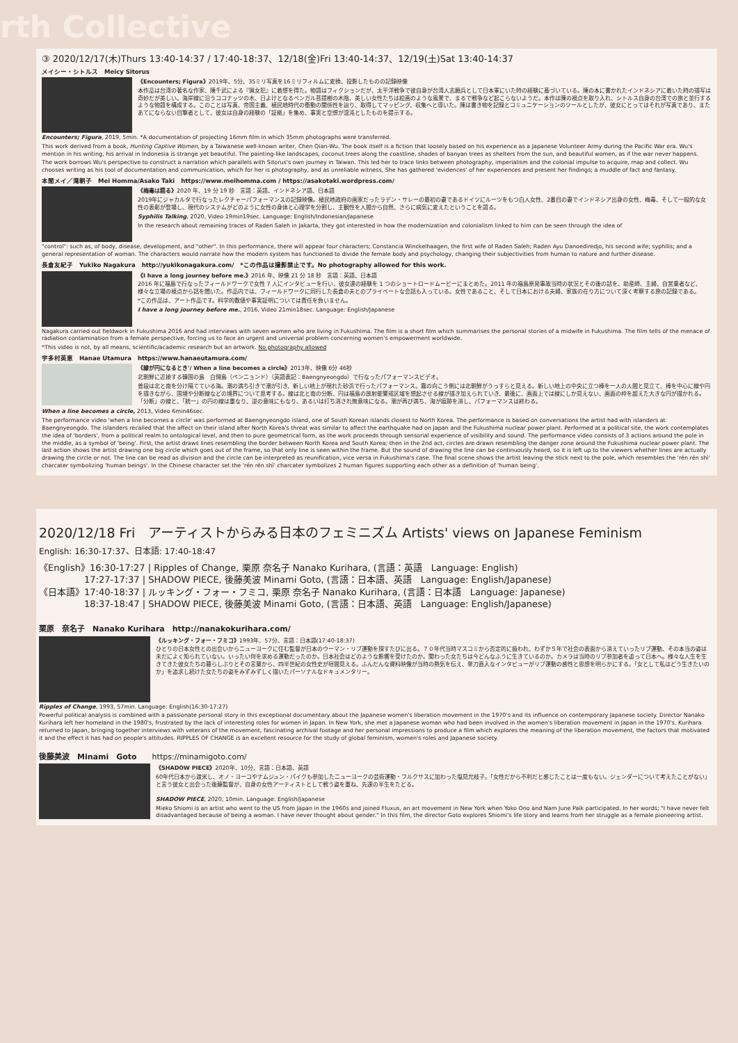rth Collective
③ 2020/12/17(木)Thurs 13:40-14:37 / 17:40-18:37、12/18(金)Fri 13:40-14:37、12/19(土)Sat 13:40-14:37
メイシー・シトルス　Meicy Sitorus
《Encounters; Figura》2019年、5分、35ミリ写真を16ミリフィルムに変換、投影したものの記録映像
本作品は台湾の著名な作家、陳千武による『猟女犯』に着想を得た。物語はフィクションだが、太平洋戦争で彼自身が台湾人志願兵として日本軍にいた時の経験に基づいている。陳の本に書かれたインドネシアに着いた時の描写は奇妙だが美しい。海岸線に沿うココナッツの木、日よけとなるベンガル菩提樹の木陰、美しい女性たちは絵画のような風景で、まるで戦争など起こらないようだ。本作は陳の視点を取り入れ、シトルス自身の台湾での旅と並行するような物語を構成する。このことは写真、帝国主義、植民地時代の衝動の関係性を辿り、取得してマッピング、収集へと導いた。陳は書き物を記録とコミュニケーションのツールとしたが、彼女にとってはそれが写真であり、またあてにならない目撃者として、彼女は自身の経験の「証拠」を集め、事実と空想が混沌としたものを提示する。
Encounters; Figura, 2019, 5min. *A documentation of projecting 16mm film in which 35mm photographs were transferred.
This work derived from a book, Hunting Captive Women, by a Taiwanese well-known writer, Chen Qian-Wu. The book itself is a fiction that loosely based on his experience as a Japanese Volunteer Army during the Pacific War era. Wu's mention in his writing, his arrival in Indonesia is strange yet beautiful. The painting-like landscapes, coconut trees along the coastline, shades of banyan trees as shelters from the sun, and beautiful women, as if the war never happens.
The work borrows Wu's perspective to construct a narration which parallels with Sitorus's own journey in Taiwan. This led her to trace links between photography, imperialism and the colonial impulse to acquire, map and collect. Wu chooses writing as his tool of documentation and communication, which for her is photography, and as unreliable witness, She has gathered 'evidences' of her experiences and present her findings; a muddle of fact and fantasy.
本間メイ／滝朝子　Mei Homma/Asako Taki　https://www.meihomma.com / https://asakotaki.wordpress.com/
《梅毒は語る》2020 年、19 分 19 秒　言語：英語、インドネシア語、日本語
2019年にジャカルタで行なったレクチャーパフォーマンスの記録映像。植民地政府の画家だったラデン・サレーの最初の妻であるドイツにルーツをもつ白人女性、2番目の妻でインドネシア出身の女性、梅毒、そして一般的な女性の表彰が登場し、現代のシステムがどのように女性の身体と心理学を分割し、主観性を人間から自然、さらに病気に変えたということを語る。
Syphilis Talking, 2020, Video 19min19sec. Language: English/Indonesian/Japanese
In the research about remaining traces of Raden Saleh in Jakarta, they got interested in how the modernization and colonialism linked to him can be seen through the idea of
"control": such as, of body, disease, development, and "other". In this performance, there will appear four characters; Constancia Winckelhaagen, the first wife of Raden Saleh; Raden Ayu Danoediredjo, his second wife; syphilis; and a general representation of woman. The characters would narrate how the modern system has functioned to divide the female body and psychology, changing their subjectivities from human to nature and further disease.
長倉友紀子　Yukiko Nagakura　http://yukikonagakura.com/　*この作品は撮影禁止です。No photography allowed for this work.
《I have a long journey before me.》2016 年、映像 21 分 18 秒　言語：英語、日本語
2016 年に福島で行なったフィールドワークで女性 7 人にインタビューを行い、彼女達の経験を 1 つのショートロードムービーにまとめた。2011 年の福島原発事故当時の状況とその後の話を、助産師、主婦、自営業者など、様々な立場の視点から話を聞いた。作品内では、フィールドワークに同行した長倉の夫とのプライベートな会話も入っている。女性であること、そして日本における夫婦、家族の在り方について深く考察する旅の記録である。
*この作品は、アート作品です。科学的数値や事実証明については責任を負いません。
I have a long journey before me., 2016, Video 21min18sec. Language: English/Japanese
Nagakura carried out fieldwork in Fukushima 2016 and had interviews with seven women who are living in Fukushima. The film is a short film which summarises the personal stories of a midwife in Fukushima. The film tells of the menace of radiation contamination from a female perspective, forcing us to face an urgent and universal problem concerning women's empowerment worldwide.
*This video is not, by all means, scientific/academic research but an artwork. No photography allowed
宇多村英恵　Hanae Utamura　https://www.hanaeutamura.com/
《線が円になるとき'/ When a line becomes a circle》2013年、映像 6分 46秒
北朝鮮に近接する韓国の島　白翎島（ペンニョンド）（英語表記：Baengnyeongdo）で行なったパフォーマンスビデオ。
普段は北と南を分け隔てている海。潮の満ち引きで潮が引き、新しい地上が現れた砂浜で行ったパフォーマンス。霧の向こう側には北朝鮮がうっすらと見える。新しい地上の中央に立つ棒を一人の人間と見立て、棒を中心に線や円を描きながら、国境や分断線などの境界について思考する。線は北と南の分断、円は福島の放射能警戒区域を想起させる線が描き加えられていき、最後に、画面上では線にしか見えない、画面の枠を超えた大きな円が描かれる。「分断」の線と、「統一」の円の線は重なり、逆の意味にもなり、あるいは打ち消され無意味になる。潮が再び満ち、海が痕跡を消し、パフォーマンスは終わる。
When a line becomes a circle, 2013, Video 6min46sec.
The performance video 'when a line becomes a circle' was performed at Baengnyeongdo island, one of South Korean islands closest to North Korea. The performance is based on conversations the artist had with islanders at Baengnyeongdo. The islanders recalled that the affect on their island after North Korea's threat was similar to affect the earthquake had on Japan and the Fukushima nuclear power plant. Performed at a political site, the work contemplates the idea of 'borders', from a political realm to ontological level, and then to pure geometrical form, as the work proceeds through sensorial experience of visibility and sound. The performance video consists of 3 actions around the pole in the middle, as a symbol of 'being'. First, the artist draws lines resembling the border between North Korea and South Korea; then in the 2nd act, circles are drawn resembling the danger zone around the Fukushima nuclear power plant. The last action shows the artist drawing one big circle which goes out of the frame, so that only line is seen within the frame. But the sound of drawing the line can be continuously heard, so it is left up to the viewers whether lines are actually drawing the circle or not. The line can be read as division and the circle can be interpreted as reunification, vice versa in Fukushima's case. The final scene shows the artist leaving the stick next to the pole, which resembles the 'rén rén shì' charcater symbolizing 'human beings'. In the Chinese character set the 'rén rén shì' charcater symbolizes 2 human figures supporting each other as a definition of 'human being'.
2020/12/18 Fri　アーティストからみる日本のフェミニズム Artists' views on Japanese Feminism
English: 16:30-17:37、日本語: 17:40-18:47
《English》16:30-17:27 | Ripples of Change, 栗原 奈名子 Nanako Kurihara, (言語：英語　Language: English)
　　　　　17:27-17:37 | SHADOW PIECE, 後藤美波 Minami Goto, (言語：日本語、英語　Language: English/Japanese)
《日本語》17:40-18:37 | ルッキング・フォー・フミコ, 栗原 奈名子 Nanako Kurihara, (言語：日本語　Language: Japanese)
　　　　　18:37-18:47 | SHADOW PIECE, 後藤美波 Minami Goto, (言語：日本語、英語　Language: English/Japanese)
栗原　奈名子　Nanako Kurihara　http://nanakokurihara.com/
《ルッキング・フォー・フミコ》1993年、57分、言語：日本語(17:40-18:37)
ひとりの日本女性との出会いからニューヨークに住む監督が日本のウーマン・リブ運動を探すたびに出る。７０年代当時マスコミから否定的に扱われ、わずか５年で社会の表面から消えていったリブ運動、その本当の姿は未だによく知られていない。いったい何を求める運動だったのか。日本社会はどのような影響を受けたのか。関わった女たちは今どんなふうに生きているのか。カメラは当時のリブ参加者を追って日本へ。様々な人生を生きてきた彼女たちの暮らしぶりとその言葉から、四半世紀の女性史が垣間見える。ふんだんな資料映像が当時の熱気を伝え、単刀直入なインタビューがリブ運動の感性と思想を明らかにする。「女として私はどう生きたいのか」を追求し続けた女たちの姿をみずみずしく描いたパーソナルなドキュメンタリー。
Ripples of Change, 1993, 57min. Language: English(16:30-17:27)
Powerful political analysis is combined with a passionate personal story in this exceptional documentary about the Japanese women's liberation movement in the 1970's and its influence on contemporary Japanese society. Director Nanako Kurihara left her homeland in the 1980's, frustrated by the lack of interesting roles for women in Japan. In New York, she met a Japanese woman who had been involved in the women's liberation movement in Japan in the 1970's. Kurihara returned to Japan, bringing together interviews with veterans of the movement, fascinating archival footage and her personal impressions to produce a film which explores the meaning of the liberation movement, the factors that motivated it and the effect it has had on people's attitudes. RIPPLES OF CHANGE is an excellent resource for the study of global feminism, women's roles and Japanese society.
後藤美波　Minami　Goto　　https://minamigoto.com/
《SHADOW PIECE》2020年、10分、言語：日本語、英語
60年代日本から渡米し、オノ・ヨーコやナムジュン・パイクも参加したニューヨークの芸術運動・フルクサスに加わった塩見允枝子。「女性だから不利だと感じたことは一度もない。ジェンダーについて考えたことがない」と言う彼女と出会った後藤監督が、自身の女性アーティストとして戦う姿を重ね、先達の半生をたどる。
SHADOW PIECE, 2020, 10min. Language: English/Japanese
Mieko Shiomi is an artist who went to the US from Japan in the 1960s and joined Fluxus, an art movement in New York when Yoko Ono and Nam June Paik participated. In her words; "I have never felt disadvantaged because of being a woman. I have never thought about gender." In this film, the director Goto explores Shiomi's life story and learns from her struggle as a female pioneering artist.